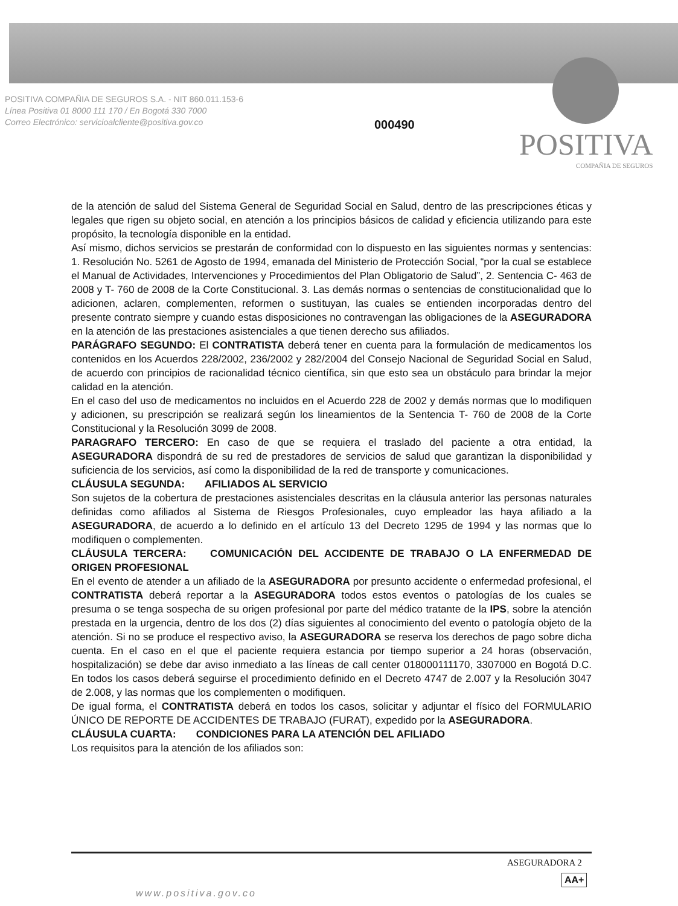POSITIVA COMPAÑIA DE SEGUROS S.A. - NIT 860.011.153-6
Línea Positiva 01 8000 111 170 / En Bogotá 330 7000
Correo Electrónico: servicioalcliente@positiva.gov.co
000490
POSITIVA
COMPAÑIA DE SEGUROS
de la atención de salud del Sistema General de Seguridad Social en Salud, dentro de las prescripciones éticas y legales que rigen su objeto social, en atención a los principios básicos de calidad y eficiencia utilizando para este propósito, la tecnología disponible en la entidad.
Así mismo, dichos servicios se prestarán de conformidad con lo dispuesto en las siguientes normas y sentencias: 1. Resolución No. 5261 de Agosto de 1994, emanada del Ministerio de Protección Social, “por la cual se establece el Manual de Actividades, Intervenciones y Procedimientos del Plan Obligatorio de Salud”, 2. Sentencia C- 463 de 2008 y T- 760 de 2008 de la Corte Constitucional. 3. Las demás normas o sentencias de constitucionalidad que lo adicionen, aclaren, complementen, reformen o sustituyan, las cuales se entienden incorporadas dentro del presente contrato siempre y cuando estas disposiciones no contravengan las obligaciones de la ASEGURADORA en la atención de las prestaciones asistenciales a que tienen derecho sus afiliados.
PARÁGRAFO SEGUNDO: El CONTRATISTA deberá tener en cuenta para la formulación de medicamentos los contenidos en los Acuerdos 228/2002, 236/2002 y 282/2004 del Consejo Nacional de Seguridad Social en Salud, de acuerdo con principios de racionalidad técnico científica, sin que esto sea un obstáculo para brindar la mejor calidad en la atención.
En el caso del uso de medicamentos no incluidos en el Acuerdo 228 de 2002 y demás normas que lo modifiquen y adicionen, su prescripción se realizará según los lineamientos de la Sentencia T- 760 de 2008 de la Corte Constitucional y la Resolución 3099 de 2008.
PARAGRAFO TERCERO: En caso de que se requiera el traslado del paciente a otra entidad, la ASEGURADORA dispondrá de su red de prestadores de servicios de salud que garantizan la disponibilidad y suficiencia de los servicios, así como la disponibilidad de la red de transporte y comunicaciones.
CLÁUSULA SEGUNDA: AFILIADOS AL SERVICIO
Son sujetos de la cobertura de prestaciones asistenciales descritas en la cláusula anterior las personas naturales definidas como afiliados al Sistema de Riesgos Profesionales, cuyo empleador las haya afiliado a la ASEGURADORA, de acuerdo a lo definido en el artículo 13 del Decreto 1295 de 1994 y las normas que lo modifiquen o complementen.
CLÁUSULA TERCERA: COMUNICACIÓN DEL ACCIDENTE DE TRABAJO O LA ENFERMEDAD DE ORIGEN PROFESIONAL
En el evento de atender a un afiliado de la ASEGURADORA por presunto accidente o enfermedad profesional, el CONTRATISTA deberá reportar a la ASEGURADORA todos estos eventos o patologías de los cuales se presuma o se tenga sospecha de su origen profesional por parte del médico tratante de la IPS, sobre la atención prestada en la urgencia, dentro de los dos (2) días siguientes al conocimiento del evento o patología objeto de la atención. Si no se produce el respectivo aviso, la ASEGURADORA se reserva los derechos de pago sobre dicha cuenta. En el caso en el que el paciente requiera estancia por tiempo superior a 24 horas (observación, hospitalización) se debe dar aviso inmediato a las líneas de call center 018000111170, 3307000 en Bogotá D.C. En todos los casos deberá seguirse el procedimiento definido en el Decreto 4747 de 2.007 y la Resolución 3047 de 2.008, y las normas que los complementen o modifiquen.
De igual forma, el CONTRATISTA deberá en todos los casos, solicitar y adjuntar el físico del FORMULARIO ÚNICO DE REPORTE DE ACCIDENTES DE TRABAJO (FURAT), expedido por la ASEGURADORA.
CLÁUSULA CUARTA: CONDICIONES PARA LA ATENCIÓN DEL AFILIADO
Los requisitos para la atención de los afiliados son:
ASEGURADORA 2
AA+
www.positiva.gov.co